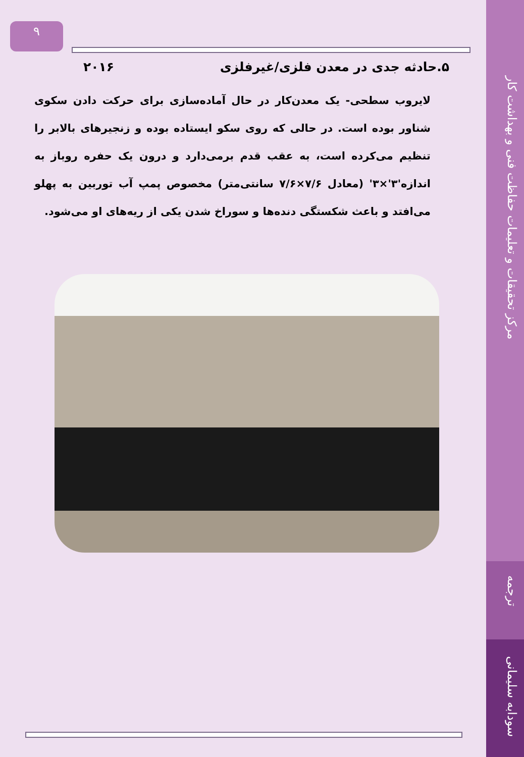مرکز تحقیقات و تعلیمات حفاظت فنی و بهداشت کار
ترجمه
سودابه سلیمانی
۹
۵.حادثه جدی در معدن فلزی/غیرفلزی ۲۰۱۶
لایروب سطحی- یک معدن‌کار در حال آماده‌سازی برای حرکت دادن سکوی شناور بوده است. در حالی که روی سکو ایستاده بوده و زنجیرهای بالابر را تنظیم می‌کرده است، به عقب قدم برمی‌دارد و درون یک حفره روباز به اندازه'۳'×۳' (معادل ۷/۶×۷/۶ سانتی‌متر) مخصوص پمپ آب توربین به پهلو می‌افتد و باعث شکستگی دنده‌ها و سوراخ شدن یکی از ریه‌های او می‌شود.